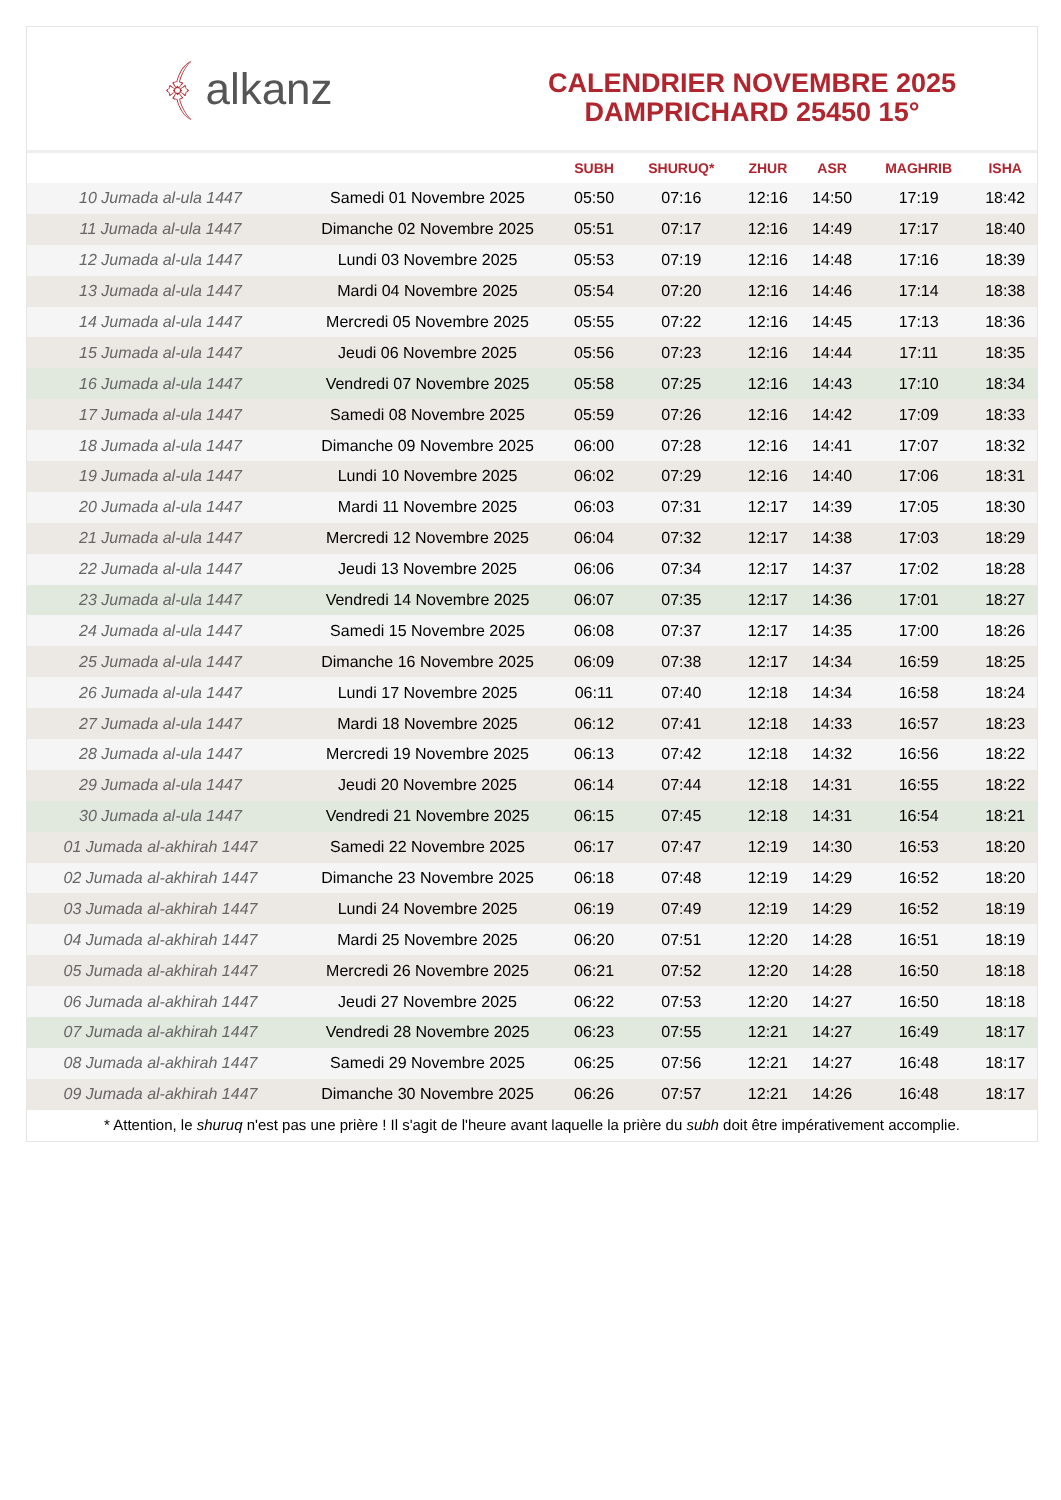﴾ alkanz
CALENDRIER NOVEMBRE 2025
DAMPRICHARD 25450 15°
| | | SUBH | SHURUQ* | ZHUR | ASR | MAGHRIB | ISHA |
| --- | --- | --- | --- | --- | --- | --- | --- |
| 10 Jumada al-ula 1447 | Samedi 01 Novembre 2025 | 05:50 | 07:16 | 12:16 | 14:50 | 17:19 | 18:42 |
| 11 Jumada al-ula 1447 | Dimanche 02 Novembre 2025 | 05:51 | 07:17 | 12:16 | 14:49 | 17:17 | 18:40 |
| 12 Jumada al-ula 1447 | Lundi 03 Novembre 2025 | 05:53 | 07:19 | 12:16 | 14:48 | 17:16 | 18:39 |
| 13 Jumada al-ula 1447 | Mardi 04 Novembre 2025 | 05:54 | 07:20 | 12:16 | 14:46 | 17:14 | 18:38 |
| 14 Jumada al-ula 1447 | Mercredi 05 Novembre 2025 | 05:55 | 07:22 | 12:16 | 14:45 | 17:13 | 18:36 |
| 15 Jumada al-ula 1447 | Jeudi 06 Novembre 2025 | 05:56 | 07:23 | 12:16 | 14:44 | 17:11 | 18:35 |
| 16 Jumada al-ula 1447 | Vendredi 07 Novembre 2025 | 05:58 | 07:25 | 12:16 | 14:43 | 17:10 | 18:34 |
| 17 Jumada al-ula 1447 | Samedi 08 Novembre 2025 | 05:59 | 07:26 | 12:16 | 14:42 | 17:09 | 18:33 |
| 18 Jumada al-ula 1447 | Dimanche 09 Novembre 2025 | 06:00 | 07:28 | 12:16 | 14:41 | 17:07 | 18:32 |
| 19 Jumada al-ula 1447 | Lundi 10 Novembre 2025 | 06:02 | 07:29 | 12:16 | 14:40 | 17:06 | 18:31 |
| 20 Jumada al-ula 1447 | Mardi 11 Novembre 2025 | 06:03 | 07:31 | 12:17 | 14:39 | 17:05 | 18:30 |
| 21 Jumada al-ula 1447 | Mercredi 12 Novembre 2025 | 06:04 | 07:32 | 12:17 | 14:38 | 17:03 | 18:29 |
| 22 Jumada al-ula 1447 | Jeudi 13 Novembre 2025 | 06:06 | 07:34 | 12:17 | 14:37 | 17:02 | 18:28 |
| 23 Jumada al-ula 1447 | Vendredi 14 Novembre 2025 | 06:07 | 07:35 | 12:17 | 14:36 | 17:01 | 18:27 |
| 24 Jumada al-ula 1447 | Samedi 15 Novembre 2025 | 06:08 | 07:37 | 12:17 | 14:35 | 17:00 | 18:26 |
| 25 Jumada al-ula 1447 | Dimanche 16 Novembre 2025 | 06:09 | 07:38 | 12:17 | 14:34 | 16:59 | 18:25 |
| 26 Jumada al-ula 1447 | Lundi 17 Novembre 2025 | 06:11 | 07:40 | 12:18 | 14:34 | 16:58 | 18:24 |
| 27 Jumada al-ula 1447 | Mardi 18 Novembre 2025 | 06:12 | 07:41 | 12:18 | 14:33 | 16:57 | 18:23 |
| 28 Jumada al-ula 1447 | Mercredi 19 Novembre 2025 | 06:13 | 07:42 | 12:18 | 14:32 | 16:56 | 18:22 |
| 29 Jumada al-ula 1447 | Jeudi 20 Novembre 2025 | 06:14 | 07:44 | 12:18 | 14:31 | 16:55 | 18:22 |
| 30 Jumada al-ula 1447 | Vendredi 21 Novembre 2025 | 06:15 | 07:45 | 12:18 | 14:31 | 16:54 | 18:21 |
| 01 Jumada al-akhirah 1447 | Samedi 22 Novembre 2025 | 06:17 | 07:47 | 12:19 | 14:30 | 16:53 | 18:20 |
| 02 Jumada al-akhirah 1447 | Dimanche 23 Novembre 2025 | 06:18 | 07:48 | 12:19 | 14:29 | 16:52 | 18:20 |
| 03 Jumada al-akhirah 1447 | Lundi 24 Novembre 2025 | 06:19 | 07:49 | 12:19 | 14:29 | 16:52 | 18:19 |
| 04 Jumada al-akhirah 1447 | Mardi 25 Novembre 2025 | 06:20 | 07:51 | 12:20 | 14:28 | 16:51 | 18:19 |
| 05 Jumada al-akhirah 1447 | Mercredi 26 Novembre 2025 | 06:21 | 07:52 | 12:20 | 14:28 | 16:50 | 18:18 |
| 06 Jumada al-akhirah 1447 | Jeudi 27 Novembre 2025 | 06:22 | 07:53 | 12:20 | 14:27 | 16:50 | 18:18 |
| 07 Jumada al-akhirah 1447 | Vendredi 28 Novembre 2025 | 06:23 | 07:55 | 12:21 | 14:27 | 16:49 | 18:17 |
| 08 Jumada al-akhirah 1447 | Samedi 29 Novembre 2025 | 06:25 | 07:56 | 12:21 | 14:27 | 16:48 | 18:17 |
| 09 Jumada al-akhirah 1447 | Dimanche 30 Novembre 2025 | 06:26 | 07:57 | 12:21 | 14:26 | 16:48 | 18:17 |
* Attention, le shuruq n'est pas une prière ! Il s'agit de l'heure avant laquelle la prière du subh doit être impérativement accomplie.